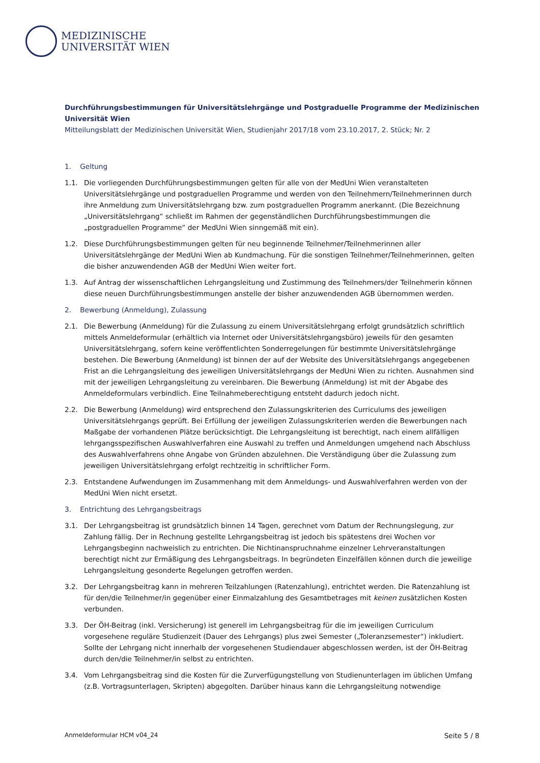MEDIZINISCHE
UNIVERSITÄT WIEN
Durchführungsbestimmungen für Universitätslehrgänge und Postgraduelle Programme der Medizinischen Universität Wien
Mitteilungsblatt der Medizinischen Universität Wien, Studienjahr 2017/18 vom 23.10.2017, 2. Stück; Nr. 2
1. Geltung
1.1. Die vorliegenden Durchführungsbestimmungen gelten für alle von der MedUni Wien veranstalteten Universitätslehrgänge und postgraduellen Programme und werden von den Teilnehmern/Teilnehmerinnen durch ihre Anmeldung zum Universitätslehrgang bzw. zum postgraduellen Programm anerkannt. (Die Bezeichnung „Universitätslehrgang“ schließt im Rahmen der gegenständlichen Durchführungsbestimmungen die „postgraduellen Programme“ der MedUni Wien sinngemäß mit ein).
1.2. Diese Durchführungsbestimmungen gelten für neu beginnende Teilnehmer/Teilnehmerinnen aller Universitätslehrgänge der MedUni Wien ab Kundmachung. Für die sonstigen Teilnehmer/Teilnehmerinnen, gelten die bisher anzuwendenden AGB der MedUni Wien weiter fort.
1.3. Auf Antrag der wissenschaftlichen Lehrgangsleitung und Zustimmung des Teilnehmers/der Teilnehmerin können diese neuen Durchführungsbestimmungen anstelle der bisher anzuwendenden AGB übernommen werden.
2. Bewerbung (Anmeldung), Zulassung
2.1. Die Bewerbung (Anmeldung) für die Zulassung zu einem Universitätslehrgang erfolgt grundsätzlich schriftlich mittels Anmeldeformular (erhältlich via Internet oder Universitätslehrgangsbüro) jeweils für den gesamten Universitätslehrgang, sofern keine veröffentlichten Sonderregelungen für bestimmte Universitätslehrgänge bestehen. Die Bewerbung (Anmeldung) ist binnen der auf der Website des Universitätslehrgangs angegebenen Frist an die Lehrgangsleitung des jeweiligen Universitätslehrgangs der MedUni Wien zu richten. Ausnahmen sind mit der jeweiligen Lehrgangsleitung zu vereinbaren. Die Bewerbung (Anmeldung) ist mit der Abgabe des Anmeldeformulars verbindlich. Eine Teilnahmeberechtigung entsteht dadurch jedoch nicht.
2.2. Die Bewerbung (Anmeldung) wird entsprechend den Zulassungskriterien des Curriculums des jeweiligen Universitätslehrgangs geprüft. Bei Erfüllung der jeweiligen Zulassungskriterien werden die Bewerbungen nach Maßgabe der vorhandenen Plätze berücksichtigt. Die Lehrgangsleitung ist berechtigt, nach einem allfälligen lehrgangsspezifischen Auswahlverfahren eine Auswahl zu treffen und Anmeldungen umgehend nach Abschluss des Auswahlverfahrens ohne Angabe von Gründen abzulehnen. Die Verständigung über die Zulassung zum jeweiligen Universitätslehrgang erfolgt rechtzeitig in schriftlicher Form.
2.3. Entstandene Aufwendungen im Zusammenhang mit dem Anmeldungs- und Auswahlverfahren werden von der MedUni Wien nicht ersetzt.
3. Entrichtung des Lehrgangsbeitrags
3.1. Der Lehrgangsbeitrag ist grundsätzlich binnen 14 Tagen, gerechnet vom Datum der Rechnungslegung, zur Zahlung fällig. Der in Rechnung gestellte Lehrgangsbeitrag ist jedoch bis spätestens drei Wochen vor Lehrgangsbeginn nachweislich zu entrichten. Die Nichtinanspruchnahme einzelner Lehrveranstaltungen berechtigt nicht zur Ermäßigung des Lehrgangsbeitrags. In begründeten Einzelfällen können durch die jeweilige Lehrgangsleitung gesonderte Regelungen getroffen werden.
3.2. Der Lehrgangsbeitrag kann in mehreren Teilzahlungen (Ratenzahlung), entrichtet werden. Die Ratenzahlung ist für den/die Teilnehmer/in gegenüber einer Einmalzahlung des Gesamtbetrages mit keinen zusätzlichen Kosten verbunden.
3.3. Der ÖH-Beitrag (inkl. Versicherung) ist generell im Lehrgangsbeitrag für die im jeweiligen Curriculum vorgesehene reguläre Studienzeit (Dauer des Lehrgangs) plus zwei Semester („Toleranzsemester“) inkludiert. Sollte der Lehrgang nicht innerhalb der vorgesehenen Studiendauer abgeschlossen werden, ist der ÖH-Beitrag durch den/die Teilnehmer/in selbst zu entrichten.
3.4. Vom Lehrgangsbeitrag sind die Kosten für die Zurverfügungstellung von Studienunterlagen im üblichen Umfang (z.B. Vortragsunterlagen, Skripten) abgegolten. Darüber hinaus kann die Lehrgangsleitung notwendige
Anmeldeformular HCM v04_24 Seite 5 / 8